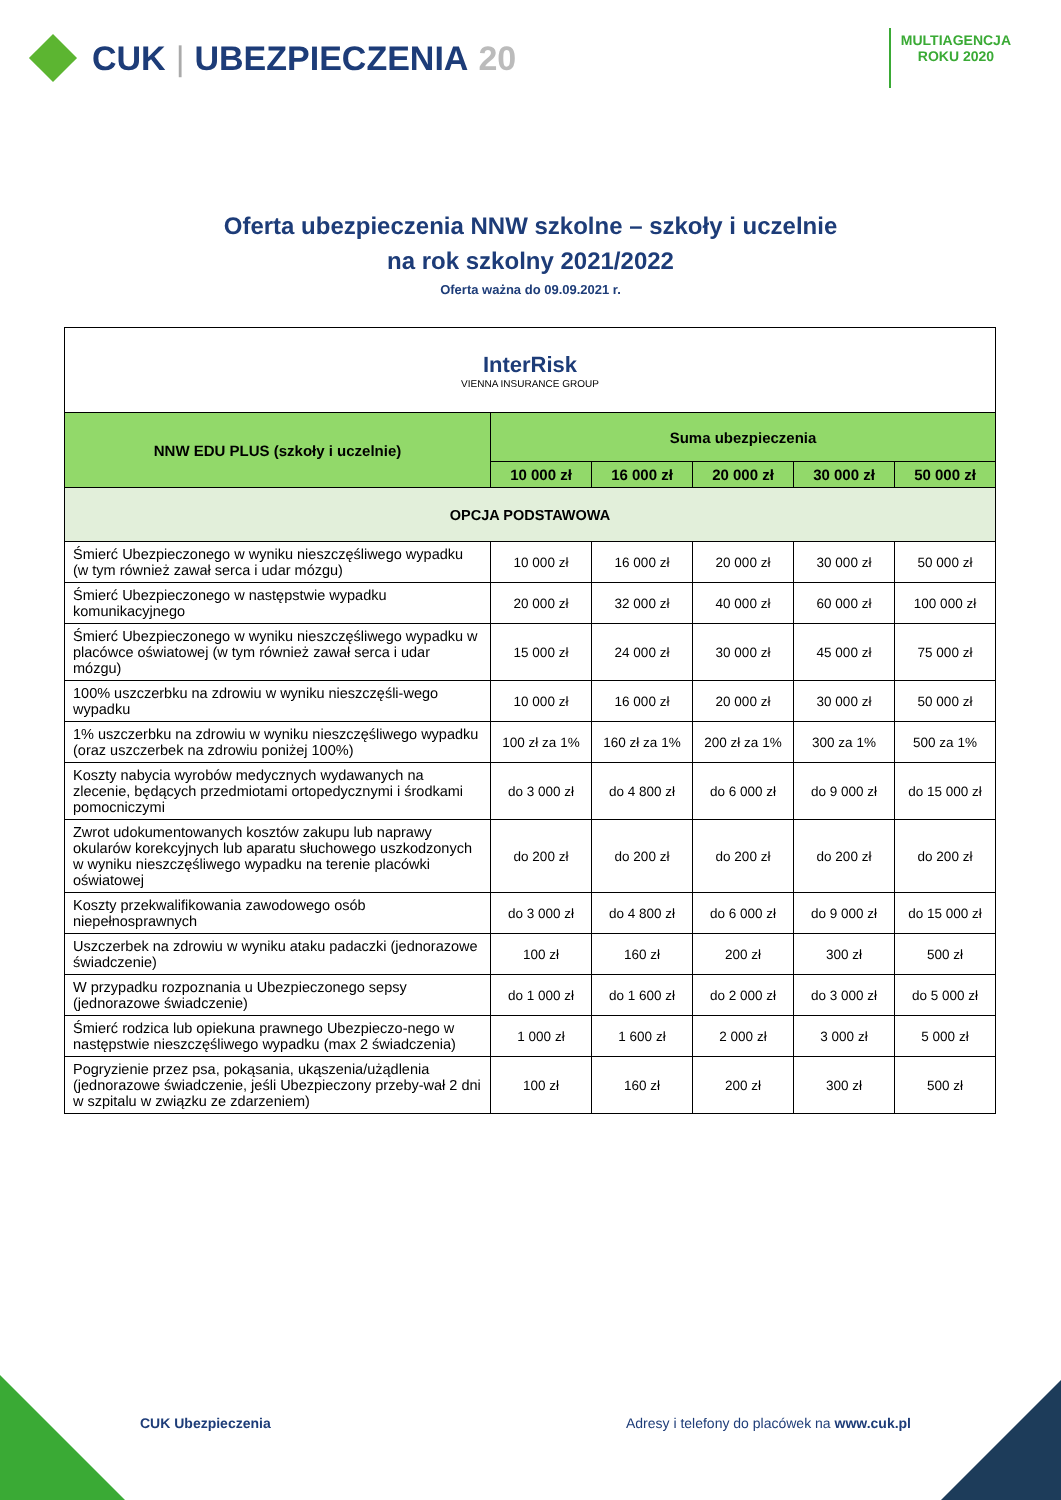CUK | UBEZPIECZENIA 20
MULTIAGENCJA
ROKU 2020
Oferta ubezpieczenia NNW szkolne – szkoły i uczelnie
na rok szkolny 2021/2022
Oferta ważna do 09.09.2021 r.
| InterRisk VIENNA INSURANCE GROUP | | | | | |
| NNW EDU PLUS (szkoły i uczelnie) | Suma ubezpieczenia | | | | |
| | 10 000 zł | 16 000 zł | 20 000 zł | 30 000 zł | 50 000 zł |
| OPCJA PODSTAWOWA | | | | | |
| Śmierć Ubezpieczonego w wyniku nieszczęśliwego wypadku (w tym również zawał serca i udar mózgu) | 10 000 zł | 16 000 zł | 20 000 zł | 30 000 zł | 50 000 zł |
| Śmierć Ubezpieczonego w następstwie wypadku komunikacyjnego | 20 000 zł | 32 000 zł | 40 000 zł | 60 000 zł | 100 000 zł |
| Śmierć Ubezpieczonego w wyniku nieszczęśliwego wypadku w placówce oświatowej (w tym również zawał serca i udar mózgu) | 15 000 zł | 24 000 zł | 30 000 zł | 45 000 zł | 75 000 zł |
| 100% uszczerbku na zdrowiu w wyniku nieszczęśli-wego wypadku | 10 000 zł | 16 000 zł | 20 000 zł | 30 000 zł | 50 000 zł |
| 1% uszczerbku na zdrowiu w wyniku nieszczęśliwego wypadku (oraz uszczerbek na zdrowiu poniżej 100%) | 100 zł za 1% | 160 zł za 1% | 200 zł za 1% | 300 za 1% | 500 za 1% |
| Koszty nabycia wyrobów medycznych wydawanych na zlecenie, będących przedmiotami ortopedycznymi i środkami pomocniczymi | do 3 000 zł | do 4 800 zł | do 6 000 zł | do 9 000 zł | do 15 000 zł |
| Zwrot udokumentowanych kosztów zakupu lub naprawy okularów korekcyjnych lub aparatu słuchowego uszkodzonych w wyniku nieszczęśliwego wypadku na terenie placówki oświatowej | do 200 zł | do 200 zł | do 200 zł | do 200 zł | do 200 zł |
| Koszty przekwalifikowania zawodowego osób niepełnosprawnych | do 3 000 zł | do 4 800 zł | do 6 000 zł | do 9 000 zł | do 15 000 zł |
| Uszczerbek na zdrowiu w wyniku ataku padaczki (jednorazowe świadczenie) | 100 zł | 160 zł | 200 zł | 300 zł | 500 zł |
| W przypadku rozpoznania u Ubezpieczonego sepsy (jednorazowe świadczenie) | do 1 000 zł | do 1 600 zł | do 2 000 zł | do 3 000 zł | do 5 000 zł |
| Śmierć rodzica lub opiekuna prawnego Ubezpieczo-nego w następstwie nieszczęśliwego wypadku (max 2 świadczenia) | 1 000 zł | 1 600 zł | 2 000 zł | 3 000 zł | 5 000 zł |
| Pogryzienie przez psa, pokąsania, ukąszenia/użądlenia (jednorazowe świadczenie, jeśli Ubezpieczony przeby-wał 2 dni w szpitalu w związku ze zdarzeniem) | 100 zł | 160 zł | 200 zł | 300 zł | 500 zł |
CUK Ubezpieczenia Adresy i telefony do placówek na www.cuk.pl